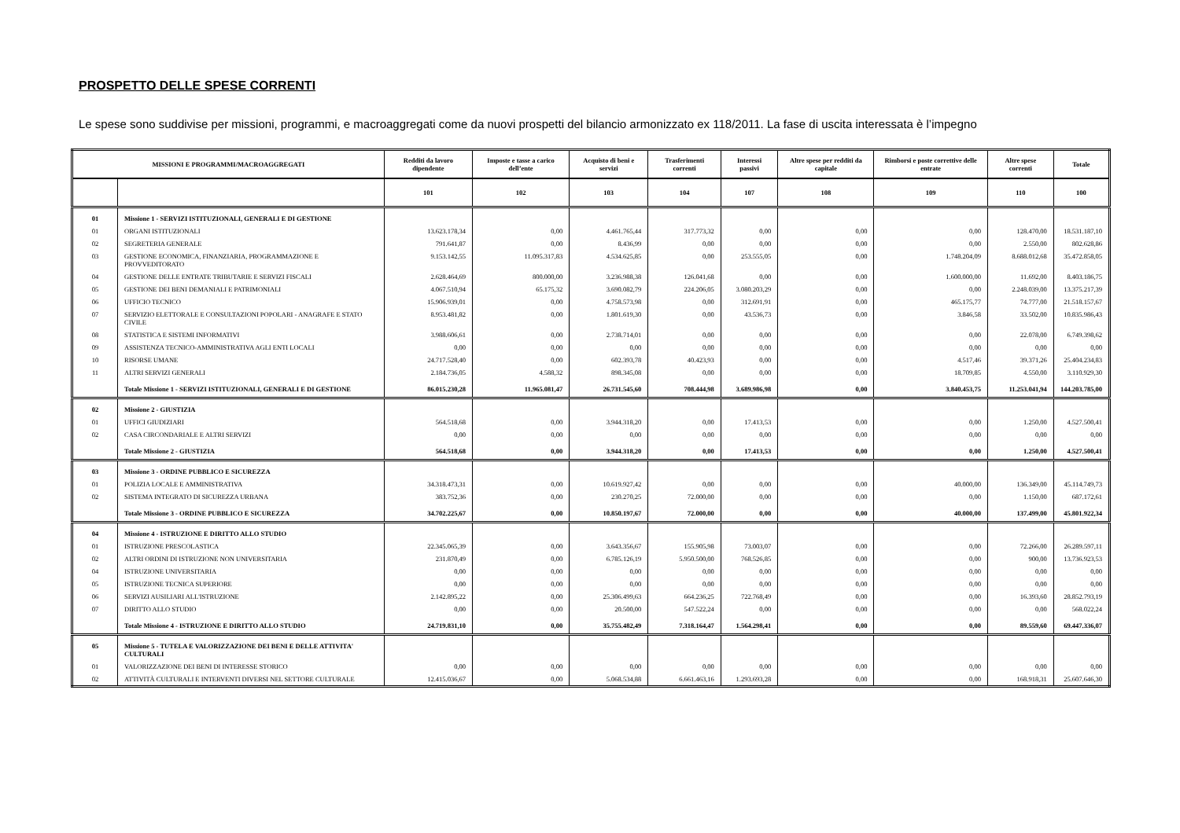PROSPETTO DELLE SPESE CORRENTI
Le spese sono suddivise per missioni, programmi, e macroaggregati come da nuovi prospetti del bilancio armonizzato ex 118/2011. La fase di uscita interessata è l’impegno
| MISSIONI E PROGRAMMI/MACROAGGREGATI | | Redditi da lavoro dipendente | Imposte e tasse a carico dell’ente | Acquisto di beni e servizi | Trasferimenti correnti | Interessi passivi | Altre spese per redditi da capitale | Rimborsi e poste correttive delle entrate | Altre spese correnti | Totale |
| --- | --- | --- | --- | --- | --- | --- | --- | --- | --- | --- |
| | | 101 | 102 | 103 | 104 | 107 | 108 | 109 | 110 | 100 |
| 01 | Missione 1 - SERVIZI ISTITUZIONALI, GENERALI E DI GESTIONE | | | | | | | | | |
| 01 | ORGANI ISTITUZIONALI | 13.623.178,34 | 0,00 | 4.461.765,44 | 317.773,32 | 0,00 | 0,00 | 0,00 | 128.470,00 | 18.531.187,10 |
| 02 | SEGRETERIA GENERALE | 791.641,87 | 0,00 | 8.436,99 | 0,00 | 0,00 | 0,00 | 0,00 | 2.550,00 | 802.628,86 |
| 03 | GESTIONE ECONOMICA, FINANZIARIA, PROGRAMMAZIONE E PROVVEDITORATO | 9.153.142,55 | 11.095.317,83 | 4.534.625,85 | 0,00 | 253.555,05 | 0,00 | 1.748.204,09 | 8.688.012,68 | 35.472.858,05 |
| 04 | GESTIONE DELLE ENTRATE TRIBUTARIE E SERVIZI FISCALI | 2.628.464,69 | 800.000,00 | 3.236.988,38 | 126.041,68 | 0,00 | 0,00 | 1.600.000,00 | 11.692,00 | 8.403.186,75 |
| 05 | GESTIONE DEI BENI DEMANIALI E PATRIMONIALI | 4.067.510,94 | 65.175,32 | 3.690.082,79 | 224.206,05 | 3.080.203,29 | 0,00 | 0,00 | 2.248.039,00 | 13.375.217,39 |
| 06 | UFFICIO TECNICO | 15.906.939,01 | 0,00 | 4.758.573,98 | 0,00 | 312.691,91 | 0,00 | 465.175,77 | 74.777,00 | 21.518.157,67 |
| 07 | SERVIZIO ELETTORALE E CONSULTAZIONI POPOLARI - ANAGRAFE E STATO CIVILE | 8.953.481,82 | 0,00 | 1.801.619,30 | 0,00 | 43.536,73 | 0,00 | 3.846,58 | 33.502,00 | 10.835.986,43 |
| 08 | STATISTICA E SISTEMI INFORMATIVI | 3.988.606,61 | 0,00 | 2.738.714,01 | 0,00 | 0,00 | 0,00 | 0,00 | 22.078,00 | 6.749.398,62 |
| 09 | ASSISTENZA TECNICO-AMMINISTRATIVA AGLI ENTI LOCALI | 0,00 | 0,00 | 0,00 | 0,00 | 0,00 | 0,00 | 0,00 | 0,00 | 0,00 |
| 10 | RISORSE UMANE | 24.717.528,40 | 0,00 | 602.393,78 | 40.423,93 | 0,00 | 0,00 | 4.517,46 | 39.371,26 | 25.404.234,83 |
| 11 | ALTRI SERVIZI GENERALI | 2.184.736,05 | 4.588,32 | 898.345,08 | 0,00 | 0,00 | 0,00 | 18.709,85 | 4.550,00 | 3.110.929,30 |
| | Totale Missione 1 - SERVIZI ISTITUZIONALI, GENERALI E DI GESTIONE | 86.015.230,28 | 11.965.081,47 | 26.731.545,60 | 708.444,98 | 3.689.986,98 | 0,00 | 3.840.453,75 | 11.253.041,94 | 144.203.785,00 |
| 02 | Missione 2 - GIUSTIZIA | | | | | | | | | |
| 01 | UFFICI GIUDIZIARI | 564.518,68 | 0,00 | 3.944.318,20 | 0,00 | 17.413,53 | 0,00 | 0,00 | 1.250,00 | 4.527.500,41 |
| 02 | CASA CIRCONDARIALE E ALTRI SERVIZI | 0,00 | 0,00 | 0,00 | 0,00 | 0,00 | 0,00 | 0,00 | 0,00 | 0,00 |
| | Totale Missione 2 - GIUSTIZIA | 564.518,68 | 0,00 | 3.944.318,20 | 0,00 | 17.413,53 | 0,00 | 0,00 | 1.250,00 | 4.527.500,41 |
| 03 | Missione 3 - ORDINE PUBBLICO E SICUREZZA | | | | | | | | | |
| 01 | POLIZIA LOCALE E AMMINISTRATIVA | 34.318.473,31 | 0,00 | 10.619.927,42 | 0,00 | 0,00 | 0,00 | 40.000,00 | 136.349,00 | 45.114.749,73 |
| 02 | SISTEMA INTEGRATO DI SICUREZZA URBANA | 383.752,36 | 0,00 | 230.270,25 | 72.000,00 | 0,00 | 0,00 | 0,00 | 1.150,00 | 687.172,61 |
| | Totale Missione 3 - ORDINE PUBBLICO E SICUREZZA | 34.702.225,67 | 0,00 | 10.850.197,67 | 72.000,00 | 0,00 | 0,00 | 40.000,00 | 137.499,00 | 45.801.922,34 |
| 04 | Missione 4 - ISTRUZIONE E DIRITTO ALLO STUDIO | | | | | | | | | |
| 01 | ISTRUZIONE PRESCOLASTICA | 22.345.065,39 | 0,00 | 3.643.356,67 | 155.905,98 | 73.003,07 | 0,00 | 0,00 | 72.266,00 | 26.289.597,11 |
| 02 | ALTRI ORDINI DI ISTRUZIONE NON UNIVERSITARIA | 231.870,49 | 0,00 | 6.785.126,19 | 5.950.500,00 | 768.526,85 | 0,00 | 0,00 | 900,00 | 13.736.923,53 |
| 04 | ISTRUZIONE UNIVERSITARIA | 0,00 | 0,00 | 0,00 | 0,00 | 0,00 | 0,00 | 0,00 | 0,00 | 0,00 |
| 05 | ISTRUZIONE TECNICA SUPERIORE | 0,00 | 0,00 | 0,00 | 0,00 | 0,00 | 0,00 | 0,00 | 0,00 | 0,00 |
| 06 | SERVIZI AUSILIARI ALL'ISTRUZIONE | 2.142.895,22 | 0,00 | 25.306.499,63 | 664.236,25 | 722.768,49 | 0,00 | 0,00 | 16.393,60 | 28.852.793,19 |
| 07 | DIRITTO ALLO STUDIO | 0,00 | 0,00 | 20.500,00 | 547.522,24 | 0,00 | 0,00 | 0,00 | 0,00 | 568.022,24 |
| | Totale Missione 4 - ISTRUZIONE E DIRITTO ALLO STUDIO | 24.719.831,10 | 0,00 | 35.755.482,49 | 7.318.164,47 | 1.564.298,41 | 0,00 | 0,00 | 89.559,60 | 69.447.336,07 |
| 05 | Missione 5 - TUTELA E VALORIZZAZIONE DEI BENI E DELLE ATTIVITA' CULTURALI | | | | | | | | | |
| 01 | VALORIZZAZIONE DEI BENI DI INTERESSE STORICO | 0,00 | 0,00 | 0,00 | 0,00 | 0,00 | 0,00 | 0,00 | 0,00 | 0,00 |
| 02 | ATTIVITÀ CULTURALI E INTERVENTI DIVERSI NEL SETTORE CULTURALE | 12.415.036,67 | 0,00 | 5.068.534,88 | 6.661.463,16 | 1.293.693,28 | 0,00 | 0,00 | 168.918,31 | 25.607.646,30 |